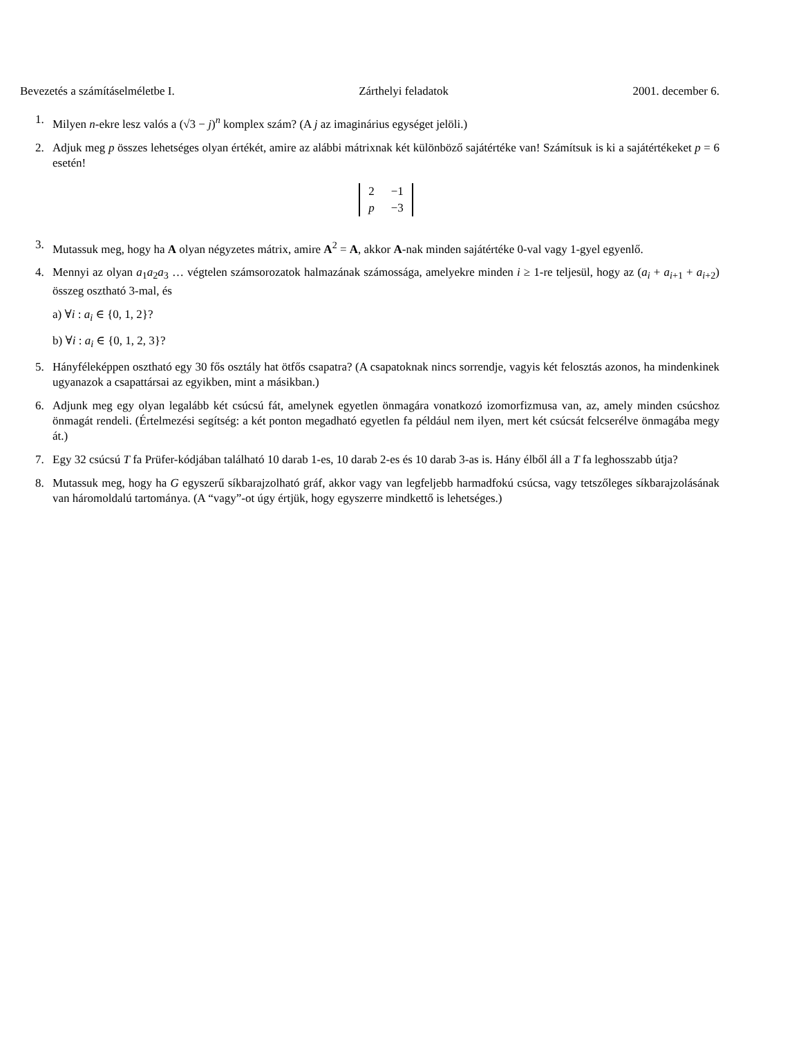Bevezetés a számításelméletbe I. Zárthelyi feladatok 2001. december 6.
1. Milyen n-ekre lesz valós a (√3 − j)<sup>n</sup> komplex szám? (A j az imaginárius egységet jelöli.)
2. Adjuk meg p összes lehetséges olyan értékét, amire az alábbi mátrixnak két különböző sajátértéke van! Számítsuk is ki a sajátértékeket p = 6 esetén!
| 2 | −1 |
| p | −3 |
3. Mutassuk meg, hogy ha A olyan négyzetes mátrix, amire A<sup>2</sup> = A, akkor A-nak minden sajátértéke 0-val vagy 1-gyel egyenlő.
4. Mennyi az olyan a<sub>1</sub>a<sub>2</sub>a<sub>3</sub> … végtelen számsorozatok halmazának számossága, amelyekre minden i ≥ 1-re teljesül, hogy az (a<sub>i</sub> + a<sub>i+1</sub> + a<sub>i+2</sub>) összeg osztható 3-mal, és
a) ∀i : a<sub>i</sub> ∈ {0, 1, 2}?
b) ∀i : a<sub>i</sub> ∈ {0, 1, 2, 3}?
5. Hányféleképpen osztható egy 30 fős osztály hat ötfős csapatra? (A csapatoknak nincs sorrendje, vagyis két felosztás azonos, ha mindenkinek ugyanazok a csapattársai az egyikben, mint a másikban.)
6. Adjunk meg egy olyan legalább két csúcsú fát, amelynek egyetlen önmagára vonatkozó izomorfizmusa van, az, amely minden csúcshoz önmagát rendeli. (Értelmezési segítség: a két ponton megadható egyetlen fa például nem ilyen, mert két csúcsát felcserélve önmagába megy át.)
7. Egy 32 csúcsú T fa Prüfer-kódjában található 10 darab 1-es, 10 darab 2-es és 10 darab 3-as is. Hány élből áll a T fa leghosszabb útja?
8. Mutassuk meg, hogy ha G egyszerű síkbarajzolható gráf, akkor vagy van legfeljebb harmadfokú csúcsa, vagy tetszőleges síkbarajzolásának van háromoldalú tartománya. (A “vagy”-ot úgy értjük, hogy egyszerre mindkettő is lehetséges.)